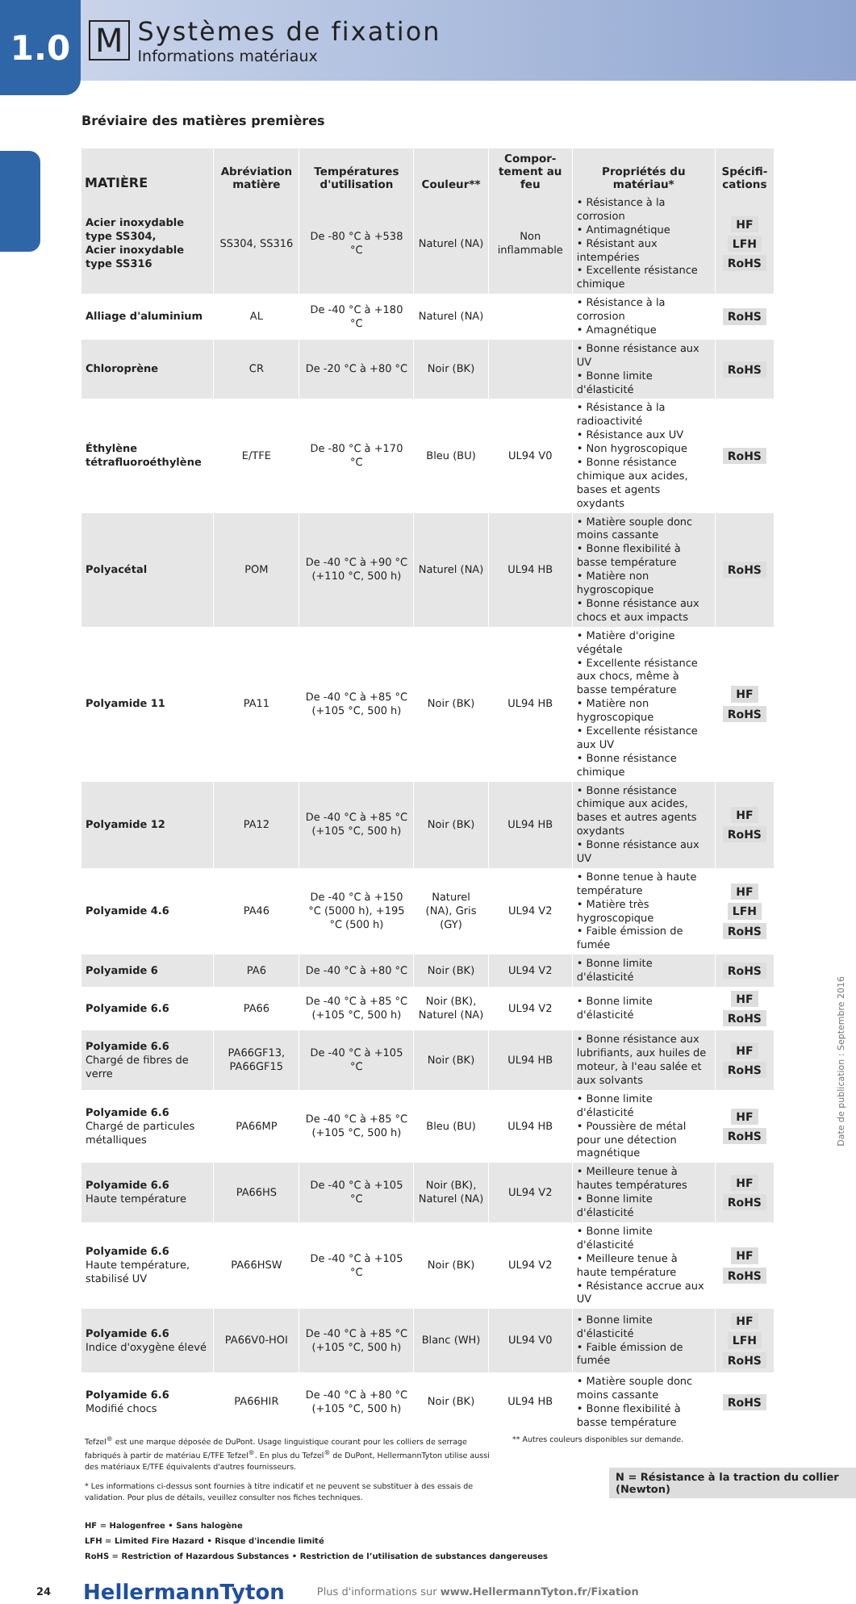1.0
M
Systèmes de fixation
Informations matériaux
Bréviaire des matières premières
| MATIÈRE | Abréviation matière | Températures d'utilisation | Couleur** | Compor-tement au feu | Propriétés du matériau* | Spécifi-cations |
| --- | --- | --- | --- | --- | --- | --- |
| Acier inoxydable type SS304, Acier inoxydable type SS316 | SS304, SS316 | De -80 °C à +538 °C | Naturel (NA) | Non inflammable | • Résistance à la corrosion • Antimagnétique • Résistant aux intempéries • Excellente résistance chimique | HF LFH RoHS |
| Alliage d'aluminium | AL | De -40 °C à +180 °C | Naturel (NA) | | • Résistance à la corrosion • Amagnétique | RoHS |
| Chloroprène | CR | De -20 °C à +80 °C | Noir (BK) | | • Bonne résistance aux UV • Bonne limite d'élasticité | RoHS |
| Éthylène tétrafluoroéthylène | E/TFE | De -80 °C à +170 °C | Bleu (BU) | UL94 V0 | • Résistance à la radioactivité • Résistance aux UV • Non hygroscopique • Bonne résistance chimique aux acides, bases et agents oxydants | RoHS |
| Polyacétal | POM | De -40 °C à +90 °C (+110 °C, 500 h) | Naturel (NA) | UL94 HB | • Matière souple donc moins cassante • Bonne flexibilité à basse température • Matière non hygroscopique • Bonne résistance aux chocs et aux impacts | RoHS |
| Polyamide 11 | PA11 | De -40 °C à +85 °C (+105 °C, 500 h) | Noir (BK) | UL94 HB | • Matière d'origine végétale • Excellente résistance aux chocs, même à basse température • Matière non hygroscopique • Excellente résistance aux UV • Bonne résistance chimique | HF RoHS |
| Polyamide 12 | PA12 | De -40 °C à +85 °C (+105 °C, 500 h) | Noir (BK) | UL94 HB | • Bonne résistance chimique aux acides, bases et autres agents oxydants • Bonne résistance aux UV | HF RoHS |
| Polyamide 4.6 | PA46 | De -40 °C à +150 °C (5000 h), +195 °C (500 h) | Naturel (NA), Gris (GY) | UL94 V2 | • Bonne tenue à haute température • Matière très hygroscopique • Faible émission de fumée | HF LFH RoHS |
| Polyamide 6 | PA6 | De -40 °C à +80 °C | Noir (BK) | UL94 V2 | • Bonne limite d'élasticité | RoHS |
| Polyamide 6.6 | PA66 | De -40 °C à +85 °C (+105 °C, 500 h) | Noir (BK), Naturel (NA) | UL94 V2 | • Bonne limite d'élasticité | HF RoHS |
| Polyamide 6.6 Chargé de fibres de verre | PA66GF13, PA66GF15 | De -40 °C à +105 °C | Noir (BK) | UL94 HB | • Bonne résistance aux lubrifiants, aux huiles de moteur, à l'eau salée et aux solvants | HF RoHS |
| Polyamide 6.6 Chargé de particules métalliques | PA66MP | De -40 °C à +85 °C (+105 °C, 500 h) | Bleu (BU) | UL94 HB | • Bonne limite d'élasticité • Poussière de métal pour une détection magnétique | HF RoHS |
| Polyamide 6.6 Haute température | PA66HS | De -40 °C à +105 °C | Noir (BK), Naturel (NA) | UL94 V2 | • Meilleure tenue à hautes températures • Bonne limite d'élasticité | HF RoHS |
| Polyamide 6.6 Haute température, stabilisé UV | PA66HSW | De -40 °C à +105 °C | Noir (BK) | UL94 V2 | • Bonne limite d'élasticité • Meilleure tenue à haute température • Résistance accrue aux UV | HF RoHS |
| Polyamide 6.6 Indice d'oxygène élevé | PA66V0-HOI | De -40 °C à +85 °C (+105 °C, 500 h) | Blanc (WH) | UL94 V0 | • Bonne limite d'élasticité • Faible émission de fumée | HF LFH RoHS |
| Polyamide 6.6 Modifié chocs | PA66HIR | De -40 °C à +80 °C (+105 °C, 500 h) | Noir (BK) | UL94 HB | • Matière souple donc moins cassante • Bonne flexibilité à basse température | RoHS |
Tefzel<sup>®</sup> est une marque déposée de DuPont. Usage linguistique courant pour les colliers de serrage fabriqués à partir de matériau E/TFE Tefzel<sup>®</sup>. En plus du Tefzel<sup>®</sup> de DuPont, HellermannTyton utilise aussi des matériaux E/TFE équivalents d'autres fournisseurs.
* Les informations ci-dessus sont fournies à titre indicatif et ne peuvent se substituer à des essais de validation. Pour plus de détails, veuillez consulter nos fiches techniques.
** Autres couleurs disponibles sur demande.
N = Résistance à la traction du collier (Newton)
HF = Halogenfree • Sans halogène
LFH = Limited Fire Hazard • Risque d'incendie limité
RoHS = Restriction of Hazardous Substances • Restriction de l’utilisation de substances dangereuses
24 HellermannTyton Plus d'informations sur www.HellermannTyton.fr/Fixation
Date de publication : Septembre 2016